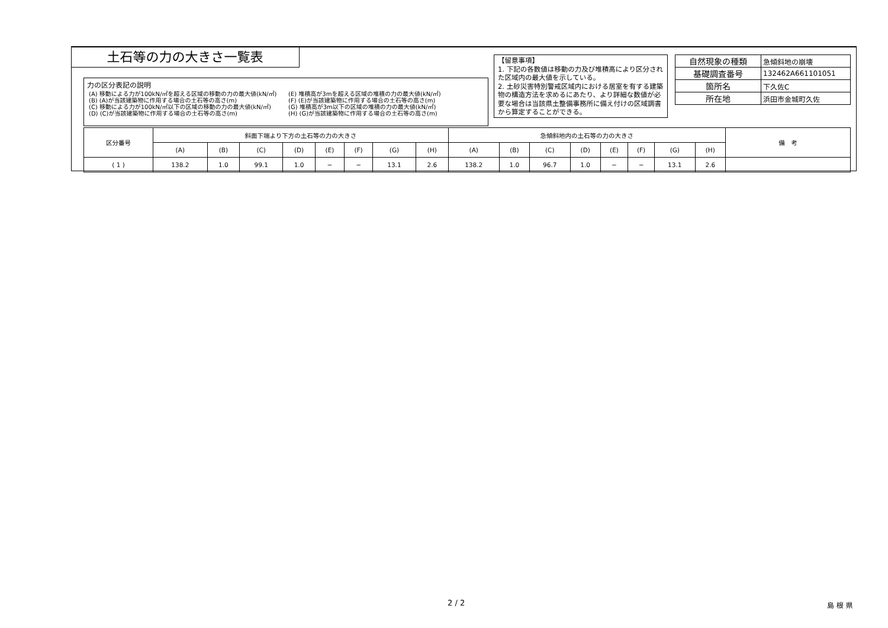土石等の力の大きさ一覧表
力の区分表記の説明
(A) 移動による力が100kN/㎡を超える区域の移動の力の最大値(kN/㎡)
(B) (A)が当該建築物に作用する場合の土石等の高さ(m)
(C) 移動による力が100kN/㎡以下の区域の移動の力の最大値(kN/㎡)
(D) (C)が当該建築物に作用する場合の土石等の高さ(m)
(E) 堆積高が3mを超える区域の堆積の力の最大値(kN/㎡)
(F) (E)が当該建築物に作用する場合の土石等の高さ(m)
(G) 堆積高が3m以下の区域の堆積の力の最大値(kN/㎡)
(H) (G)が当該建築物に作用する場合の土石等の高さ(m)
【留意事項】
1. 下記の各数値は移動の力及び堆積高により区分された区域内の最大値を示している。
2. 土砂災害特別警戒区域内における居室を有する建築物の構造方法を求めるにあたり、より詳細な数値が必要な場合は当該県土整備事務所に備え付けの区域調書から算定することができる。
| 自然現象の種類 | 急傾斜地の崩壊 |
| 基礎調査番号 | 132462A661101051 |
| 箇所名 | 下久佐C |
| 所在地 | 浜田市金城町久佐 |
| 区分番号 | 斜面下端より下方の土石等の力の大きさ | | | | | | | | 急傾斜地内の土石等の力の大きさ | | | | | | | | 備 考 |
| --- | --- | --- | --- | --- | --- | --- | --- | --- | --- | --- | --- | --- | --- | --- | --- | --- | --- |
| | (A) | (B) | (C) | (D) | (E) | (F) | (G) | (H) | (A) | (B) | (C) | (D) | (E) | (F) | (G) | (H) | |
| ( 1 ) | 138.2 | 1.0 | 99.1 | 1.0 | − | − | 13.1 | 2.6 | 138.2 | 1.0 | 96.7 | 1.0 | − | − | 13.1 | 2.6 | |
2 / 2 島 根 県